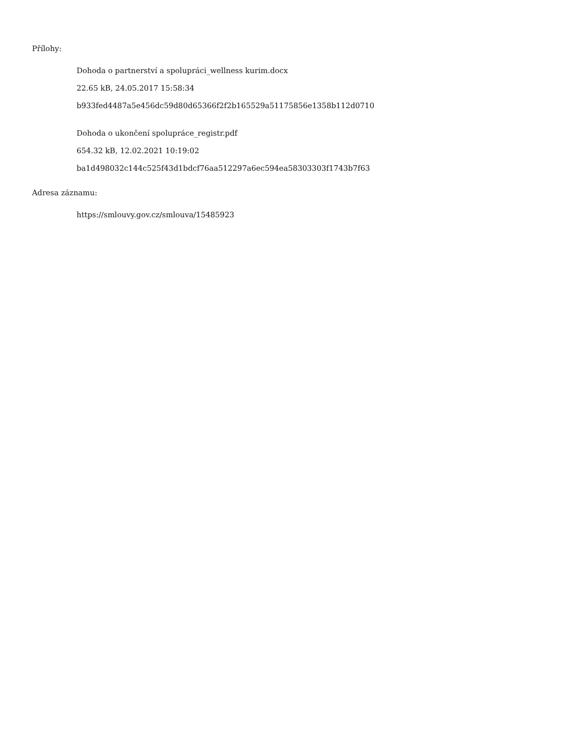Přílohy:
Dohoda o partnerství a spolupráci_wellness kurim.docx
22.65 kB, 24.05.2017 15:58:34
b933fed4487a5e456dc59d80d65366f2f2b165529a51175856e1358b112d0710
Dohoda o ukončení spolupráce_registr.pdf
654.32 kB, 12.02.2021 10:19:02
ba1d498032c144c525f43d1bdcf76aa512297a6ec594ea58303303f1743b7f63
Adresa záznamu:
https://smlouvy.gov.cz/smlouva/15485923